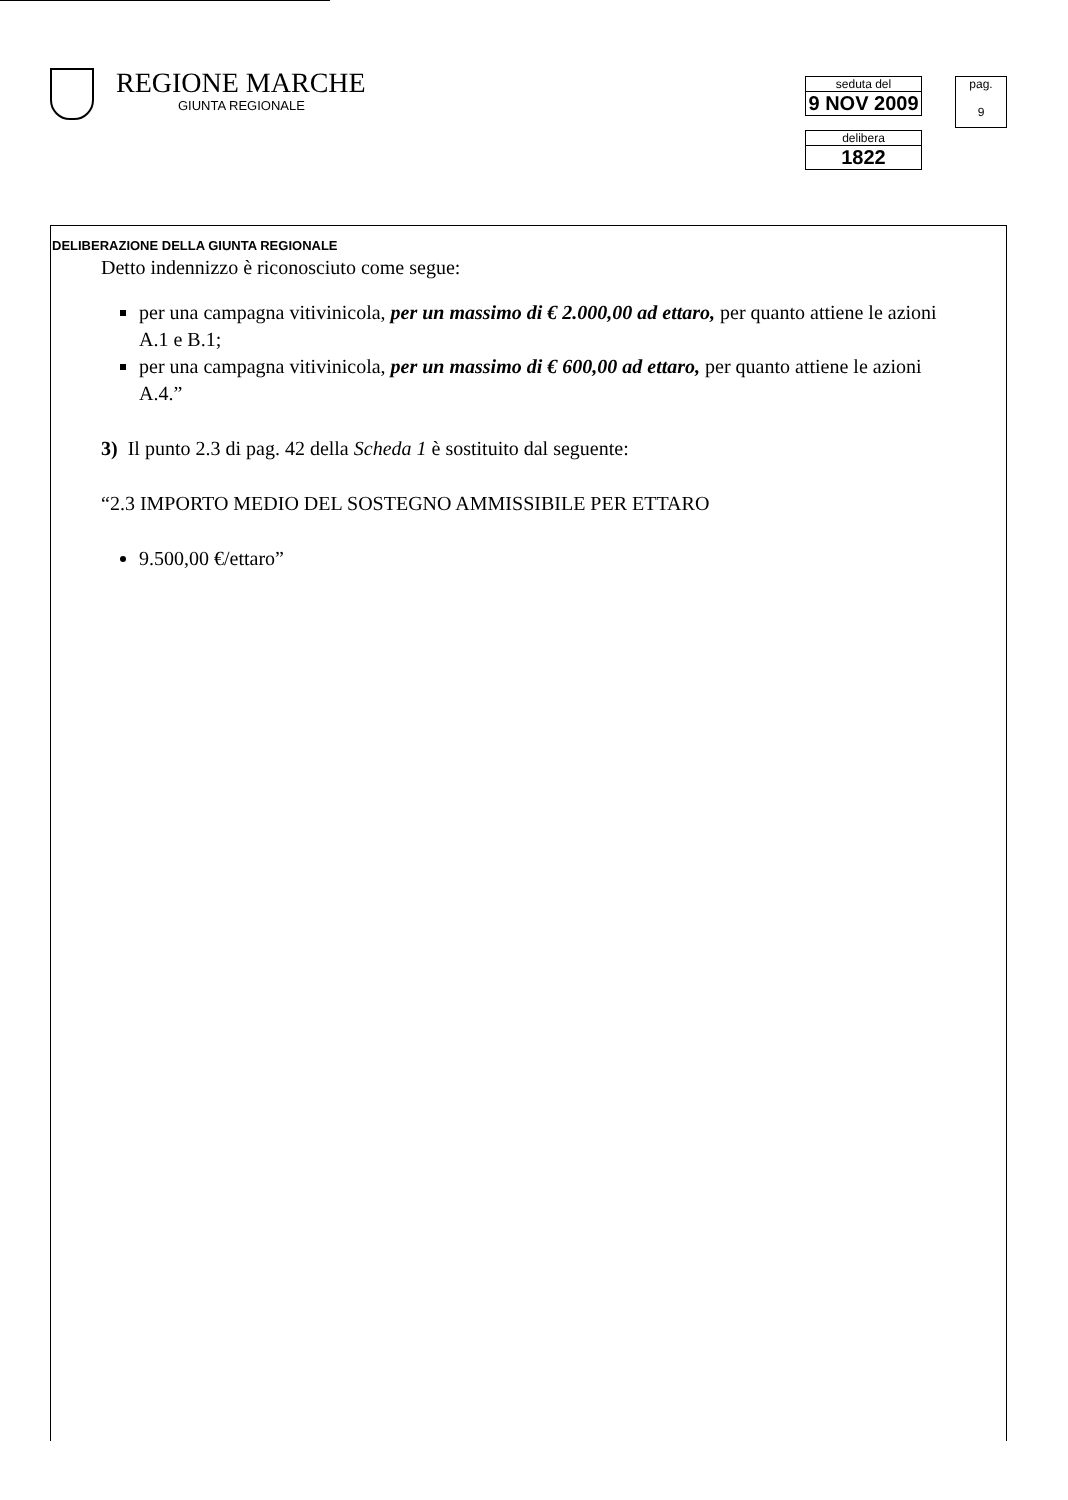REGIONE MARCHE
GIUNTA REGIONALE
seduta del
9 NOV 2009
delibera
1822
pag.
9
DELIBERAZIONE DELLA GIUNTA REGIONALE
Detto indennizzo è riconosciuto come segue:
per una campagna vitivinicola, per un massimo di € 2.000,00 ad ettaro, per quanto attiene le azioni A.1 e B.1;
per una campagna vitivinicola, per un massimo di € 600,00 ad ettaro, per quanto attiene le azioni A.4.”
3) Il punto 2.3 di pag. 42 della Scheda 1 è sostituito dal seguente:
“2.3 IMPORTO MEDIO DEL SOSTEGNO AMMISSIBILE PER ETTARO
9.500,00 €/ettaro”